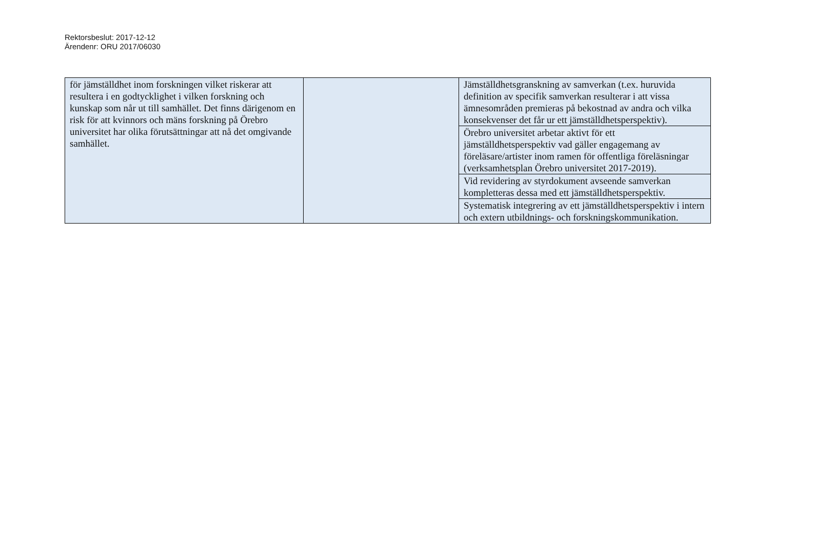Rektorsbeslut: 2017-12-12
Ärendenr: ORU 2017/06030
| för jämställdhet inom forskningen vilket riskerar att resultera i en godtycklighet i vilken forskning och kunskap som når ut till samhället. Det finns därigenom en risk för att kvinnors och mäns forskning på Örebro universitet har olika förutsättningar att nå det omgivande samhället. | | Jämställdhetsgranskning av samverkan (t.ex. huruvida definition av specifik samverkan resulterar i att vissa ämnesområden premieras på bekostnad av andra och vilka konsekvenser det får ur ett jämställdhetsperspektiv). |
| | | Örebro universitet arbetar aktivt för ett jämställdhetsperspektiv vad gäller engagemang av föreläsare/artister inom ramen för offentliga föreläsningar (verksamhetsplan Örebro universitet 2017-2019). |
| | | Vid revidering av styrdokument avseende samverkan kompletteras dessa med ett jämställdhetsperspektiv. |
| | | Systematisk integrering av ett jämställdhetsperspektiv i intern och extern utbildnings- och forskningskommunikation. |